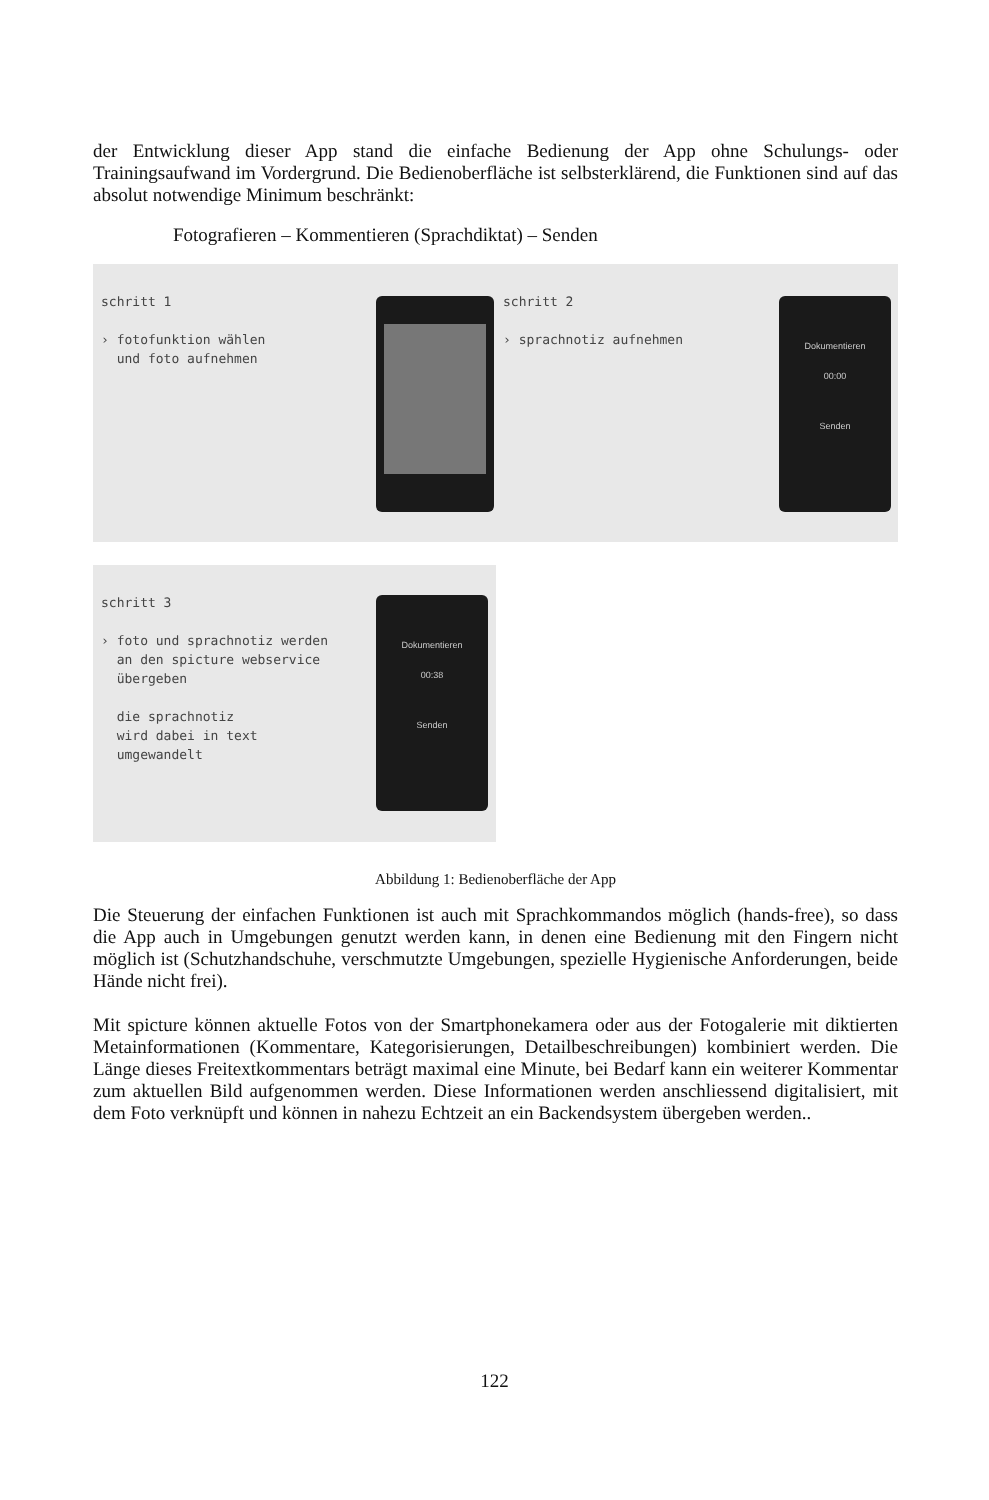der Entwicklung dieser App stand die einfache Bedienung der App ohne Schulungs- oder Trainingsaufwand im Vordergrund. Die Bedienoberfläche ist selbsterklärend, die Funktionen sind auf das absolut notwendige Minimum beschränkt:
Fotografieren – Kommentieren (Sprachdiktat) – Senden
schritt 1
› fotofunktion wählen
und foto aufnehmen
schritt 2
› sprachnotiz aufnehmen
Dokumentieren
00:00
Senden
schritt 3
› foto und sprachnotiz werden
an den spicture webservice
übergeben
die sprachnotiz
wird dabei in text
umgewandelt
Dokumentieren
00:38
Senden
Abbildung 1: Bedienoberfläche der App
Die Steuerung der einfachen Funktionen ist auch mit Sprachkommandos möglich (hands-free), so dass die App auch in Umgebungen genutzt werden kann, in denen eine Bedienung mit den Fingern nicht möglich ist (Schutzhandschuhe, verschmutzte Umgebungen, spezielle Hygienische Anforderungen, beide Hände nicht frei).
Mit spicture können aktuelle Fotos von der Smartphonekamera oder aus der Fotogalerie mit diktierten Metainformationen (Kommentare, Kategorisierungen, Detailbeschreibungen) kombiniert werden. Die Länge dieses Freitextkommentars beträgt maximal eine Minute, bei Bedarf kann ein weiterer Kommentar zum aktuellen Bild aufgenommen werden. Diese Informationen werden anschliessend digitalisiert, mit dem Foto verknüpft und können in nahezu Echtzeit an ein Backendsystem übergeben werden..
122